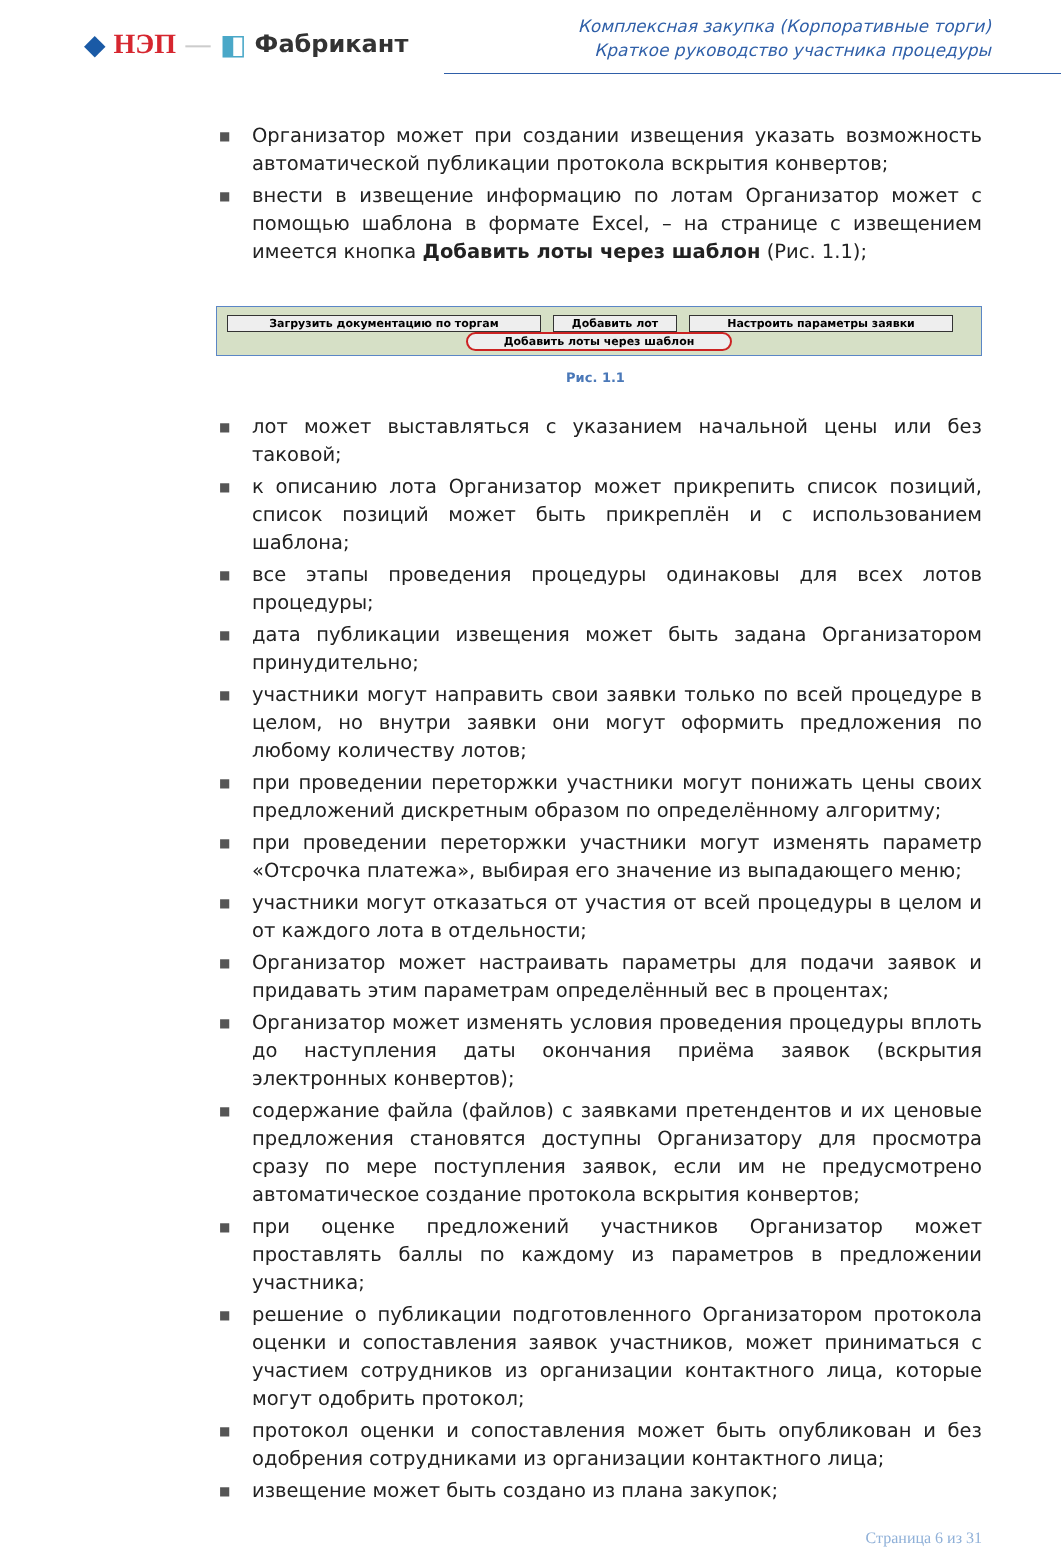◆ НЭП — ◧ Фабрикант
Комплексная закупка (Корпоративные торги)
Краткое руководство участника процедуры
■ Организатор может при создании извещения указать возможность автоматической публикации протокола вскрытия конвертов;
■ внести в извещение информацию по лотам Организатор может с помощью шаблона в формате Excel, – на странице с извещением имеется кнопка Добавить лоты через шаблон (Рис. 1.1);
Загрузить документацию по торгам Добавить лот Настроить параметры заявки
Добавить лоты через шаблон
Рис. 1.1
■ лот может выставляться с указанием начальной цены или без таковой;
■ к описанию лота Организатор может прикрепить список позиций, список позиций может быть прикреплён и с использованием шаблона;
■ все этапы проведения процедуры одинаковы для всех лотов процедуры;
■ дата публикации извещения может быть задана Организатором принудительно;
■ участники могут направить свои заявки только по всей процедуре в целом, но внутри заявки они могут оформить предложения по любому количеству лотов;
■ при проведении переторжки участники могут понижать цены своих предложений дискретным образом по определённому алгоритму;
■ при проведении переторжки участники могут изменять параметр «Отсрочка платежа», выбирая его значение из выпадающего меню;
■ участники могут отказаться от участия от всей процедуры в целом и от каждого лота в отдельности;
■ Организатор может настраивать параметры для подачи заявок и придавать этим параметрам определённый вес в процентах;
■ Организатор может изменять условия проведения процедуры вплоть до наступления даты окончания приёма заявок (вскрытия электронных конвертов);
■ содержание файла (файлов) с заявками претендентов и их ценовые предложения становятся доступны Организатору для просмотра сразу по мере поступления заявок, если им не предусмотрено автоматическое создание протокола вскрытия конвертов;
■ при оценке предложений участников Организатор может проставлять баллы по каждому из параметров в предложении участника;
■ решение о публикации подготовленного Организатором протокола оценки и сопоставления заявок участников, может приниматься с участием сотрудников из организации контактного лица, которые могут одобрить протокол;
■ протокол оценки и сопоставления может быть опубликован и без одобрения сотрудниками из организации контактного лица;
■ извещение может быть создано из плана закупок;
Страница 6 из 31